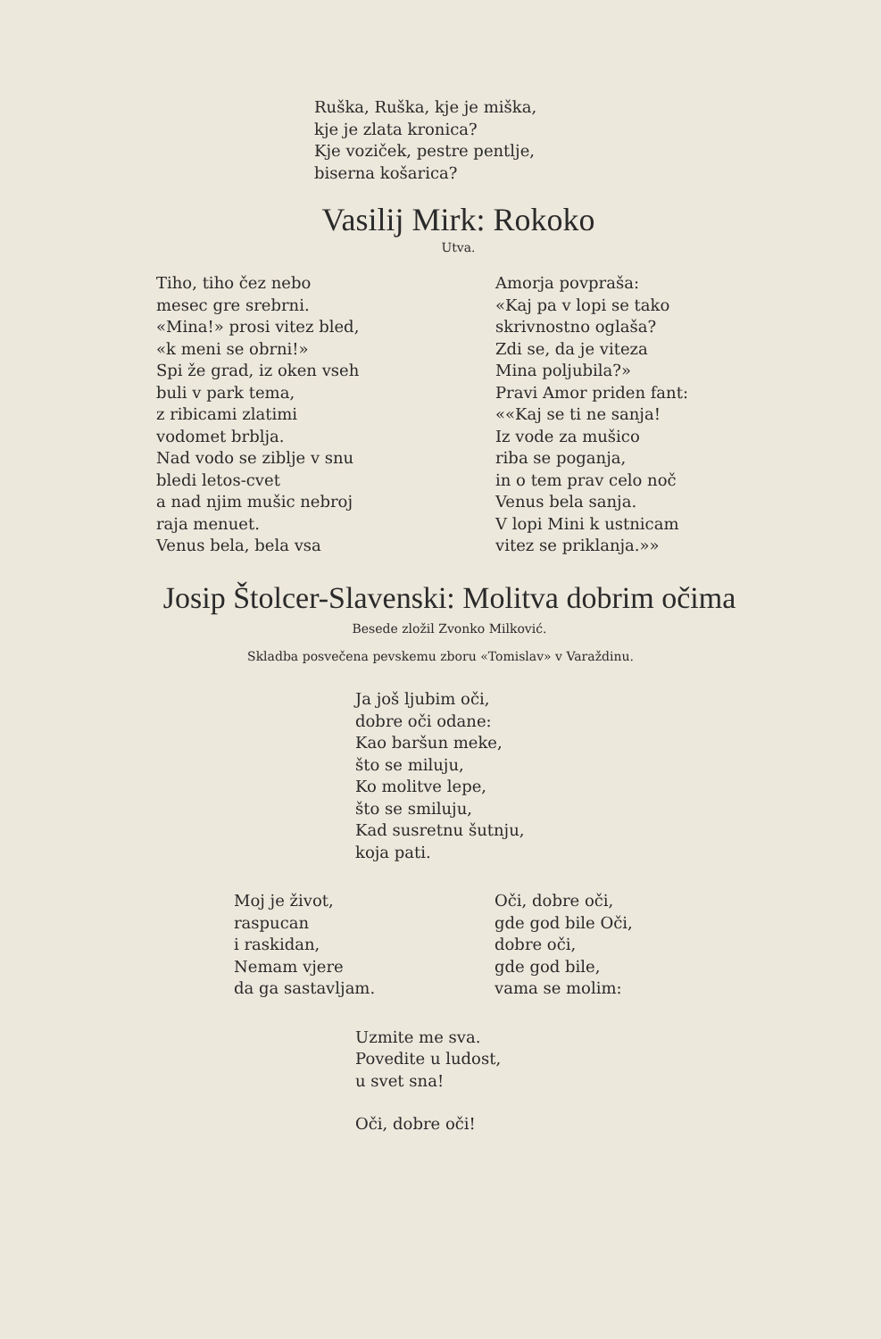Ruška, Ruška, kje je miška, kje je zlata kronica? Kje voziček, pestre pentlje, biserna košarica?
Vasilij Mirk: Rokoko
Utva.
Tiho, tiho čez nebo mesec gre srebrni. «Mina!» prosi vitez bled, «k meni se obrni!» Spi že grad, iz oken vseh buli v park tema, z ribicami zlatimi vodomet brblja. Nad vodo se ziblje v snu bledi letos-cvet a nad njim mušic nebroj raja menuet. Venus bela, bela vsa
Amorja povpraša: «Kaj pa v lopi se tako skrivnostno oglaša? Zdi se, da je viteza Mina poljubila?» Pravi Amor priden fant: ««Kaj se ti ne sanja! Iz vode za mušico riba se poganja, in o tem prav celo noč Venus bela sanja. V lopi Mini k ustnicam vitez se priklanja.»»
Josip Štolcer-Slavenski: Molitva dobrim očima
Besede zložil Zvonko Milković.
Skladba posvečena pevskemu zboru «Tomislav» v Varaždinu.
Ja još ljubim oči, dobre oči odane: Kao baršun meke, što se miluju, Ko molitve lepe, što se smiluju, Kad susretnu šutnju, koja pati.
Moj je život, raspucan i raskidan, Nemam vjere da ga sastavljam.
Oči, dobre oči, gde god bile Oči, dobre oči, gde god bile, vama se molim:
Uzmite me sva. Povedite u ludost, u svet sna!
Oči, dobre oči!